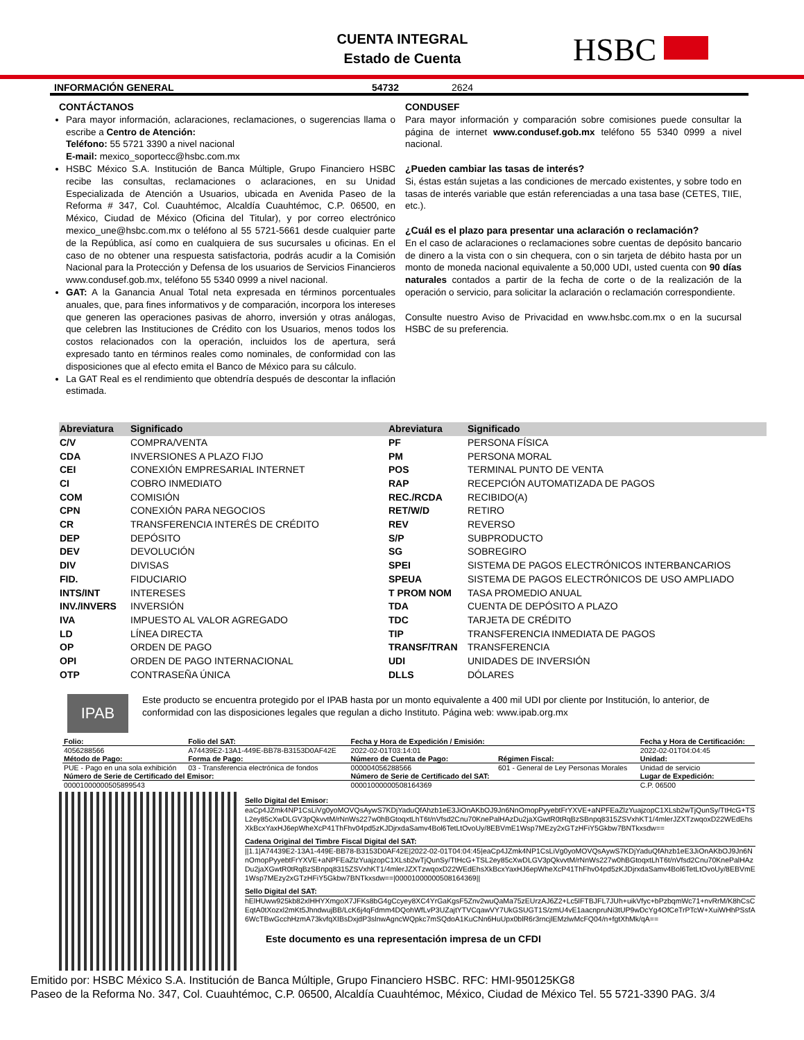CUENTA INTEGRAL
Estado de Cuenta
HSBC
INFORMACIÓN GENERAL 54732 2624
CONTÁCTANOS
Para mayor información, aclaraciones, reclamaciones, o sugerencias llama o escribe a Centro de Atención:
Teléfono: 55 5721 3390 a nivel nacional
E-mail: mexico_soportecc@hsbc.com.mx
HSBC México S.A. Institución de Banca Múltiple, Grupo Financiero HSBC recibe las consultas, reclamaciones o aclaraciones, en su Unidad Especializada de Atención a Usuarios, ubicada en Avenida Paseo de la Reforma # 347, Col. Cuauhtémoc, Alcaldía Cuauhtémoc, C.P. 06500, en México, Ciudad de México (Oficina del Titular), y por correo electrónico mexico_une@hsbc.com.mx o teléfono al 55 5721-5661 desde cualquier parte de la República, así como en cualquiera de sus sucursales u oficinas. En el caso de no obtener una respuesta satisfactoria, podrás acudir a la Comisión Nacional para la Protección y Defensa de los usuarios de Servicios Financieros www.condusef.gob.mx, teléfono 55 5340 0999 a nivel nacional.
GAT: A la Ganancia Anual Total neta expresada en términos porcentuales anuales, que, para fines informativos y de comparación, incorpora los intereses que generen las operaciones pasivas de ahorro, inversión y otras análogas, que celebren las Instituciones de Crédito con los Usuarios, menos todos los costos relacionados con la operación, incluidos los de apertura, será expresado tanto en términos reales como nominales, de conformidad con las disposiciones que al efecto emita el Banco de México para su cálculo.
La GAT Real es el rendimiento que obtendría después de descontar la inflación estimada.
CONDUSEF
Para mayor información y comparación sobre comisiones puede consultar la página de internet www.condusef.gob.mx teléfono 55 5340 0999 a nivel nacional.
¿Pueden cambiar las tasas de interés?
Si, éstas están sujetas a las condiciones de mercado existentes, y sobre todo en tasas de interés variable que están referenciadas a una tasa base (CETES, TIIE, etc.).
¿Cuál es el plazo para presentar una aclaración o reclamación?
En el caso de aclaraciones o reclamaciones sobre cuentas de depósito bancario de dinero a la vista con o sin chequera, con o sin tarjeta de débito hasta por un monto de moneda nacional equivalente a 50,000 UDI, usted cuenta con 90 días naturales contados a partir de la fecha de corte o de la realización de la operación o servicio, para solicitar la aclaración o reclamación correspondiente.
Consulte nuestro Aviso de Privacidad en www.hsbc.com.mx o en la sucursal HSBC de su preferencia.
| Abreviatura | Significado | Abreviatura | Significado |
| --- | --- | --- | --- |
| C/V | COMPRA/VENTA | PF | PERSONA FÍSICA |
| CDA | INVERSIONES A PLAZO FIJO | PM | PERSONA MORAL |
| CEI | CONEXIÓN EMPRESARIAL INTERNET | POS | TERMINAL PUNTO DE VENTA |
| CI | COBRO INMEDIATO | RAP | RECEPCIÓN AUTOMATIZADA DE PAGOS |
| COM | COMISIÓN | REC./RCDA | RECIBIDO(A) |
| CPN | CONEXIÓN PARA NEGOCIOS | RET/W/D | RETIRO |
| CR | TRANSFERENCIA INTERÉS DE CRÉDITO | REV | REVERSO |
| DEP | DEPÓSITO | S/P | SUBPRODUCTO |
| DEV | DEVOLUCIÓN | SG | SOBREGIRO |
| DIV | DIVISAS | SPEI | SISTEMA DE PAGOS ELECTRÓNICOS INTERBANCARIOS |
| FID. | FIDUCIARIO | SPEUA | SISTEMA DE PAGOS ELECTRÓNICOS DE USO AMPLIADO |
| INTS/INT | INTERESES | T PROM NOM | TASA PROMEDIO ANUAL |
| INV./INVERS | INVERSIÓN | TDA | CUENTA DE DEPÓSITO A PLAZO |
| IVA | IMPUESTO AL VALOR AGREGADO | TDC | TARJETA DE CRÉDITO |
| LD | LÍNEA DIRECTA | TIP | TRANSFERENCIA INMEDIATA DE PAGOS |
| OP | ORDEN DE PAGO | TRANSF/TRAN | TRANSFERENCIA |
| OPI | ORDEN DE PAGO INTERNACIONAL | UDI | UNIDADES DE INVERSIÓN |
| OTP | CONTRASEÑA ÚNICA | DLLS | DÓLARES |
IPAB
Este producto se encuentra protegido por el IPAB hasta por un monto equivalente a 400 mil UDI por cliente por Institución, lo anterior, de conformidad con las disposiciones legales que regulan a dicho Instituto. Página web: www.ipab.org.mx
| Folio: | Folio del SAT: | Fecha y Hora de Expedición / Emisión: | | Fecha y Hora de Certificación: |
| 4056288566 | A74439E2-13A1-449E-BB78-B3153D0AF42E | 2022-02-01T03:14:01 | | 2022-02-01T04:04:45 |
| Método de Pago: | Forma de Pago: | Número de Cuenta de Pago: | Régimen Fiscal: | Unidad: |
| PUE - Pago en una sola exhibición | 03 - Transferencia electrónica de fondos | 000004056288566 | 601 - General de Ley Personas Morales | Unidad de servicio |
| Número de Serie de Certificado del Emisor: | | Número de Serie de Certificado del SAT: | | Lugar de Expedición: |
| 00001000000505899543 | | 00001000000508164369 | | C.P. 06500 |
Sello Digital del Emisor:
eaCp4JZmk4NP1CsLiVg0yoMOVQsAywS7KDjYaduQfAhzb1eE3JiOnAKbOJ9Jn6NnOmopPyyebtFrYXVE+aNPFEaZlzYuajzopC1XLsb2wTjQunSy/TtHcG+TSL2ey85cXwDLGV3pQkvvtM/rNnWs227w0hBGtoqxtLhT6t/nVfsd2Cnu70KnePalHAzDu2jaXGwtR0tRqBzSBnpq8315ZSVxhKT1/4mlerJZXTzwqoxD22WEdEhsXkBcxYaxHJ6epWheXcP41ThFhv04pd5zKJDjrxdaSamv4Bol6TetLtOvoUy/8EBVmE1Wsp7MEzy2xGTzHFiY5Gkbw7BNTkxsdw==
Cadena Original del Timbre Fiscal Digital del SAT:
||1.1|A74439E2-13A1-449E-BB78-B3153D0AF42E|2022-02-01T04:04:45|eaCp4JZmk4NP1CsLiVg0yoMOVQsAywS7KDjYaduQfAhzb1eE3JiOnAKbOJ9Jn6NnOmopPyyebtFrYXVE+aNPFEaZlzYuajzopC1XLsb2wTjQunSy/TtHcG+TSL2ey85cXwDLGV3pQkvvtM/rNnWs227w0hBGtoqxtLhT6t/nVfsd2Cnu70KnePalHAzDu2jaXGwtR0tRqBzSBnpq8315ZSVxhKT1/4mlerJZXTzwqoxD22WEdEhsXkBcxYaxHJ6epWheXcP41ThFhv04pd5zKJDjrxdaSamv4Bol6TetLtOvoUy/8EBVmE1Wsp7MEzy2xGTzHFiY5Gkbw7BNTkxsdw==|00001000000508164369||
Sello Digital del SAT:
hElHUww925kb82xlHHYXmgoX7JFKs8bG4gCcyey8XC4YrGaKgsF5Znv2wuQaMa75zEUrzAJ6Z2+Lc5lFTBJFL7JUh+uikVfyc+bPzbqmWc71+nvRrM/K8hCsCEqtA0tXozxl2mKt5JhndwujBB/LcK6j4qFdmm4DQohWfLvP3UZajtYTVCqawVY7UkGSUGT1S/zmU4vE1aacnpruNi3tUP9wDcYg4OfCeTrPTcW+XuiWHhPSsfA6WcTBwGcchHzmA73kvfqXIBsDxjdP3slnwAgncWQpkc7mSQdoA1KuCNn6HuUpx0blR6r3rncjlEMzlwMcFQ04/n+fgtXhMk/qA==
Este documento es una representación impresa de un CFDI
Emitido por: HSBC México S.A. Institución de Banca Múltiple, Grupo Financiero HSBC. RFC: HMI-950125KG8
Paseo de la Reforma No. 347, Col. Cuauhtémoc, C.P. 06500, Alcaldía Cuauhtémoc, México, Ciudad de México Tel. 55 5721-3390 PAG. 3/4